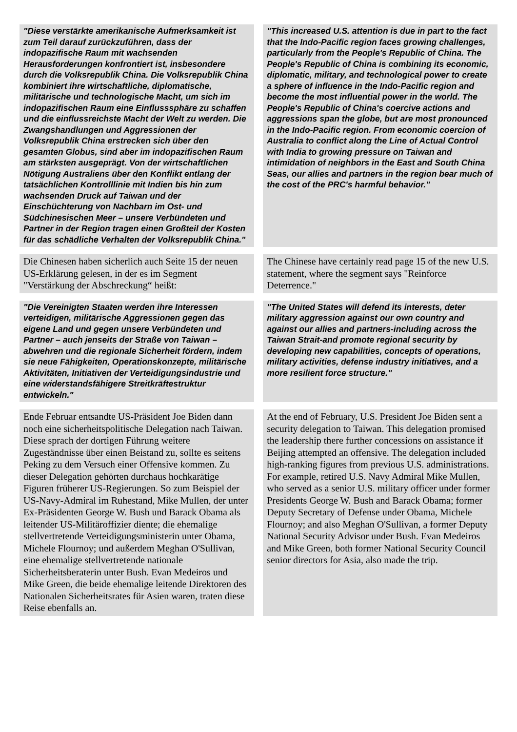| "Diese verstärkte amerikanische Aufmerksamkeit ist zum Teil darauf zurückzuführen, dass der indopazifische Raum mit wachsenden Herausforderungen konfrontiert ist, insbesondere durch die Volksrepublik China. Die Volksrepublik China kombiniert ihre wirtschaftliche, diplomatische, militärische und technologische Macht, um sich im indopazifischen Raum eine Einflusssphäre zu schaffen und die einflussreichste Macht der Welt zu werden. Die Zwangshandlungen und Aggressionen der Volksrepublik China erstrecken sich über den gesamten Globus, sind aber im indopazifischen Raum am stärksten ausgeprägt. Von der wirtschaftlichen Nötigung Australiens über den Konflikt entlang der tatsächlichen Kontrolllinie mit Indien bis hin zum wachsenden Druck auf Taiwan und der Einschüchterung von Nachbarn im Ost- und Südchinesischen Meer – unsere Verbündeten und Partner in der Region tragen einen Großteil der Kosten für das schädliche Verhalten der Volksrepublik China." | | "This increased U.S. attention is due in part to the fact that the Indo-Pacific region faces growing challenges, particularly from the People's Republic of China. The People's Republic of China is combining its economic, diplomatic, military, and technological power to create a sphere of influence in the Indo-Pacific region and become the most influential power in the world. The People's Republic of China's coercive actions and aggressions span the globe, but are most pronounced in the Indo-Pacific region. From economic coercion of Australia to conflict along the Line of Actual Control with India to growing pressure on Taiwan and intimidation of neighbors in the East and South China Seas, our allies and partners in the region bear much of the cost of the PRC's harmful behavior." |
| Die Chinesen haben sicherlich auch Seite 15 der neuen US-Erklärung gelesen, in der es im Segment "Verstärkung der Abschreckung“ heißt: | | The Chinese have certainly read page 15 of the new U.S. statement, where the segment says "Reinforce Deterrence." |
| "Die Vereinigten Staaten werden ihre Interessen verteidigen, militärische Aggressionen gegen das eigene Land und gegen unsere Verbündeten und Partner – auch jenseits der Straße von Taiwan – abwehren und die regionale Sicherheit fördern, indem sie neue Fähigkeiten, Operationskonzepte, militärische Aktivitäten, Initiativen der Verteidigungsindustrie und eine widerstandsfähigere Streitkräftestruktur entwickeln." | | "The United States will defend its interests, deter military aggression against our own country and against our allies and partners-including across the Taiwan Strait-and promote regional security by developing new capabilities, concepts of operations, military activities, defense industry initiatives, and a more resilient force structure." |
| Ende Februar entsandte US-Präsident Joe Biden dann noch eine sicherheitspolitische Delegation nach Taiwan. Diese sprach der dortigen Führung weitere Zugeständnisse über einen Beistand zu, sollte es seitens Peking zu dem Versuch einer Offensive kommen. Zu dieser Delegation gehörten durchaus hochkarätige Figuren früherer US-Regierungen. So zum Beispiel der US-Navy-Admiral im Ruhestand, Mike Mullen, der unter Ex-Präsidenten George W. Bush und Barack Obama als leitender US-Militäroffizier diente; die ehemalige stellvertretende Verteidigungsministerin unter Obama, Michele Flournoy; und außerdem Meghan O'Sullivan, eine ehemalige stellvertretende nationale Sicherheitsberaterin unter Bush. Evan Medeiros und Mike Green, die beide ehemalige leitende Direktoren des Nationalen Sicherheitsrates für Asien waren, traten diese Reise ebenfalls an. | | At the end of February, U.S. President Joe Biden sent a security delegation to Taiwan. This delegation promised the leadership there further concessions on assistance if Beijing attempted an offensive. The delegation included high-ranking figures from previous U.S. administrations. For example, retired U.S. Navy Admiral Mike Mullen, who served as a senior U.S. military officer under former Presidents George W. Bush and Barack Obama; former Deputy Secretary of Defense under Obama, Michele Flournoy; and also Meghan O'Sullivan, a former Deputy National Security Advisor under Bush. Evan Medeiros and Mike Green, both former National Security Council senior directors for Asia, also made the trip. |